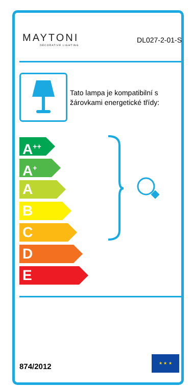MAYTONI
DECORATIVE LIGHTING
DL027-2-01-S
Tato lampa je kompatibilní s
žárovkami energetické třídy:
A<sup>++</sup>
A<sup>+</sup>
A
B
C
D
E
874/2012
★ ★ ★